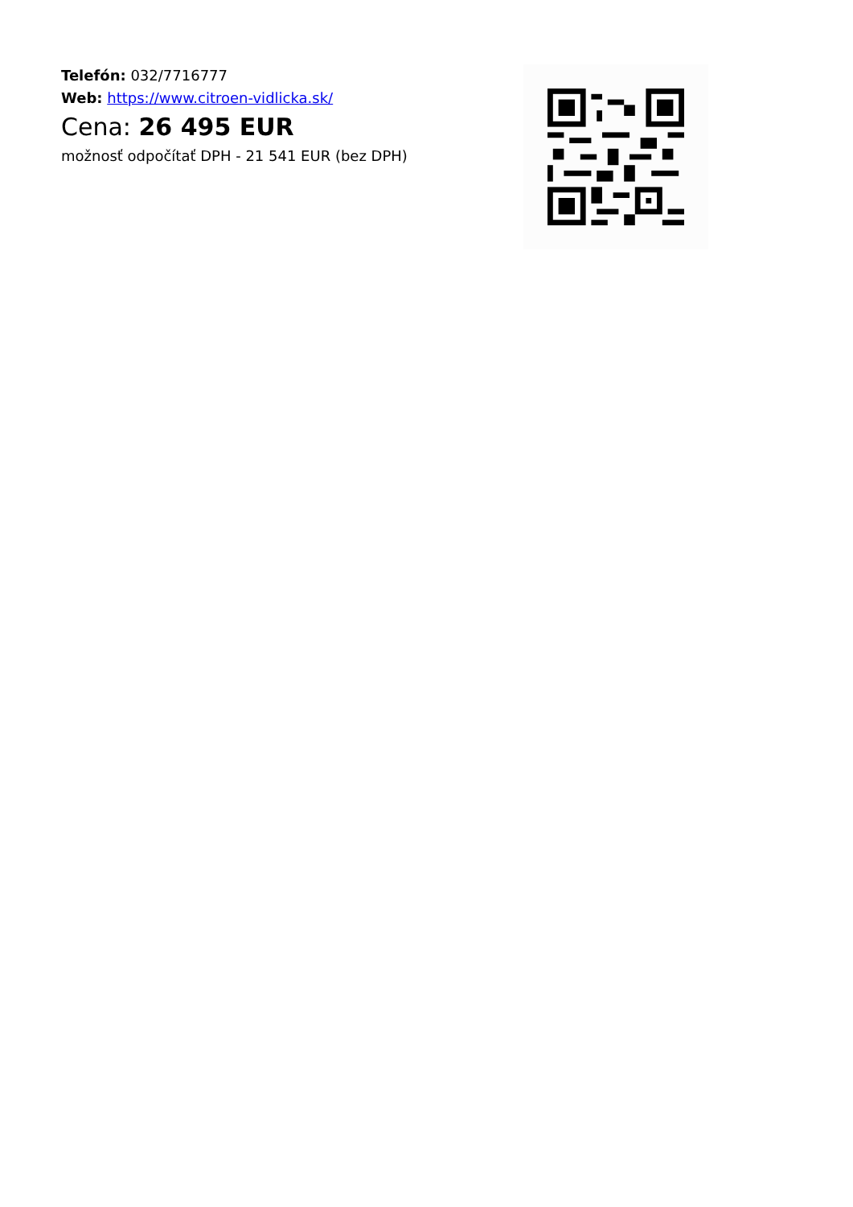Telefón: 032/7716777
Web: https://www.citroen-vidlicka.sk/
Cena: 26 495 EUR
možnosť odpočítať DPH - 21 541 EUR (bez DPH)